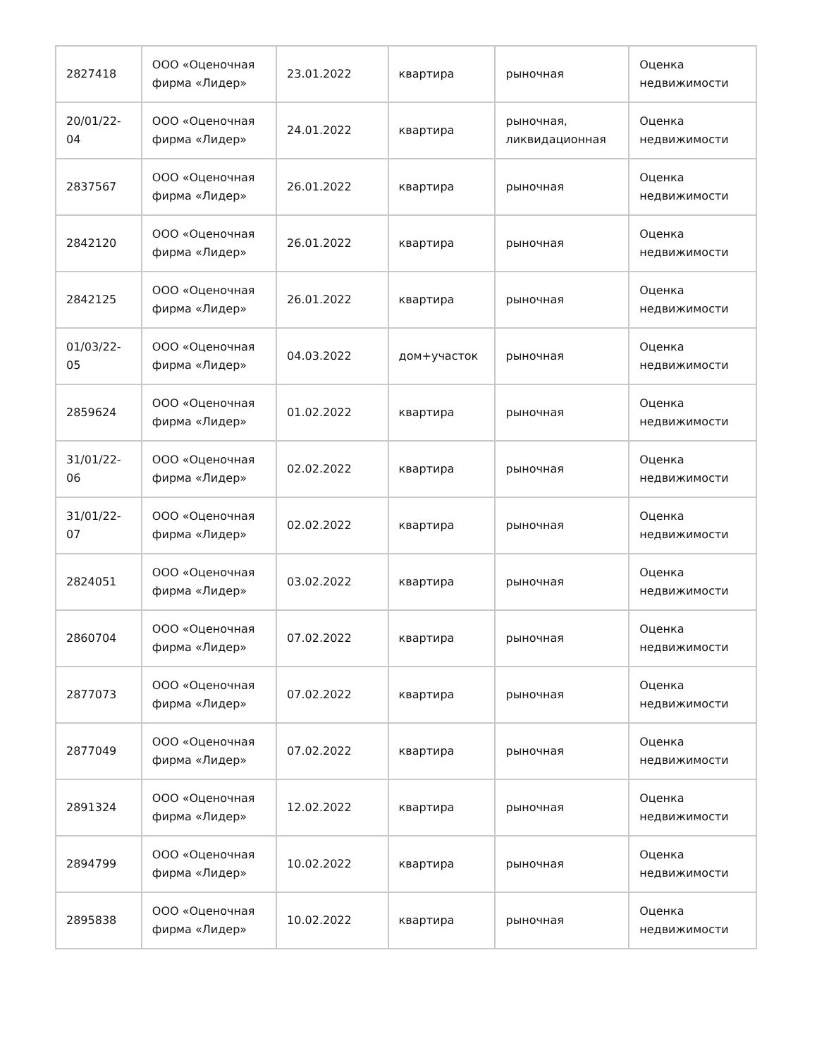| 2827418 | ООО «Оценочная фирма «Лидер» | 23.01.2022 | квартира | рыночная | Оценка недвижимости |
| 20/01/22-04 | ООО «Оценочная фирма «Лидер» | 24.01.2022 | квартира | рыночная, ликвидационная | Оценка недвижимости |
| 2837567 | ООО «Оценочная фирма «Лидер» | 26.01.2022 | квартира | рыночная | Оценка недвижимости |
| 2842120 | ООО «Оценочная фирма «Лидер» | 26.01.2022 | квартира | рыночная | Оценка недвижимости |
| 2842125 | ООО «Оценочная фирма «Лидер» | 26.01.2022 | квартира | рыночная | Оценка недвижимости |
| 01/03/22-05 | ООО «Оценочная фирма «Лидер» | 04.03.2022 | дом+участок | рыночная | Оценка недвижимости |
| 2859624 | ООО «Оценочная фирма «Лидер» | 01.02.2022 | квартира | рыночная | Оценка недвижимости |
| 31/01/22-06 | ООО «Оценочная фирма «Лидер» | 02.02.2022 | квартира | рыночная | Оценка недвижимости |
| 31/01/22-07 | ООО «Оценочная фирма «Лидер» | 02.02.2022 | квартира | рыночная | Оценка недвижимости |
| 2824051 | ООО «Оценочная фирма «Лидер» | 03.02.2022 | квартира | рыночная | Оценка недвижимости |
| 2860704 | ООО «Оценочная фирма «Лидер» | 07.02.2022 | квартира | рыночная | Оценка недвижимости |
| 2877073 | ООО «Оценочная фирма «Лидер» | 07.02.2022 | квартира | рыночная | Оценка недвижимости |
| 2877049 | ООО «Оценочная фирма «Лидер» | 07.02.2022 | квартира | рыночная | Оценка недвижимости |
| 2891324 | ООО «Оценочная фирма «Лидер» | 12.02.2022 | квартира | рыночная | Оценка недвижимости |
| 2894799 | ООО «Оценочная фирма «Лидер» | 10.02.2022 | квартира | рыночная | Оценка недвижимости |
| 2895838 | ООО «Оценочная фирма «Лидер» | 10.02.2022 | квартира | рыночная | Оценка недвижимости |